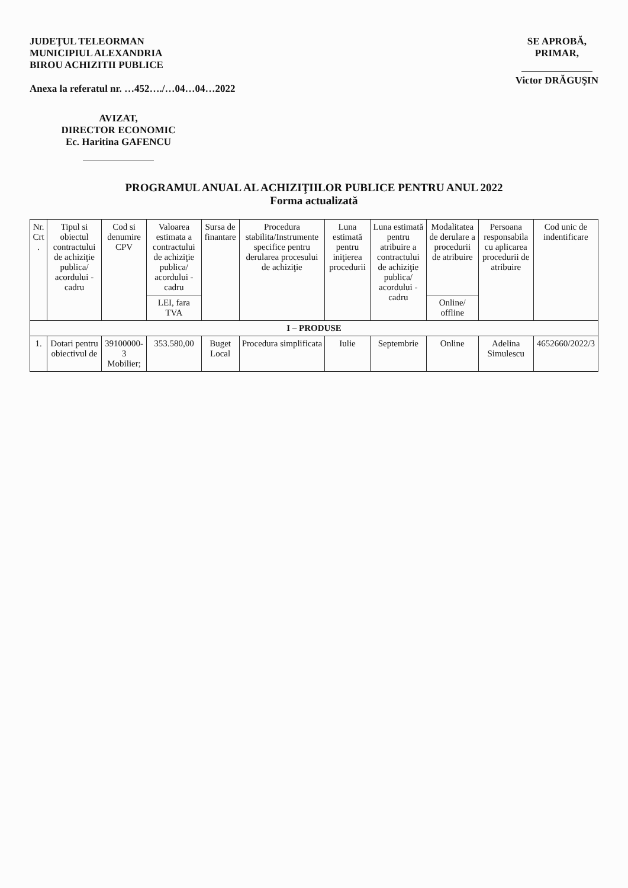JUDEŢUL TELEORMAN
MUNICIPIUL ALEXANDRIA
BIROU ACHIZITII PUBLICE
Anexa la referatul nr. …452…./…04…04…2022
SE APROBĂ,
PRIMAR,
Victor DRĂGUŞIN
AVIZAT,
DIRECTOR ECONOMIC
Ec. Haritina GAFENCU
PROGRAMUL ANUAL AL ACHIZIŢIILOR PUBLICE PENTRU ANUL 2022
Forma actualizată
| Nr. Crt . | Tipul si obiectul contractului de achiziţie publica/ acordului - cadru | Cod si denumire CPV | Valoarea estimata a contractului de achiziţie publica/ acordului - cadru | Sursa de finantare | Procedura stabilita/Instrumente specifice pentru derularea procesului de achiziţie | Luna estimată pentru iniţierea procedurii | Luna estimată pentru atribuire a contractului de achiziţie publica/ acordului - cadru | Modalitatea de derulare a procedurii de atribuire | Persoana responsabila cu aplicarea procedurii de atribuire | Cod unic de indentificare |
| --- | --- | --- | --- | --- | --- | --- | --- | --- | --- | --- |
| | | | LEI, fara TVA | | | | | Online/ offline | | |
| I – PRODUSE | | | | | | | | | | |
| 1. | Dotari pentru obiectivul de | 39100000-3 Mobilier; | 353.580,00 | Buget Local | Procedura simplificata | Iulie | Septembrie | Online | Adelina Simulescu | 4652660/2022/3 |